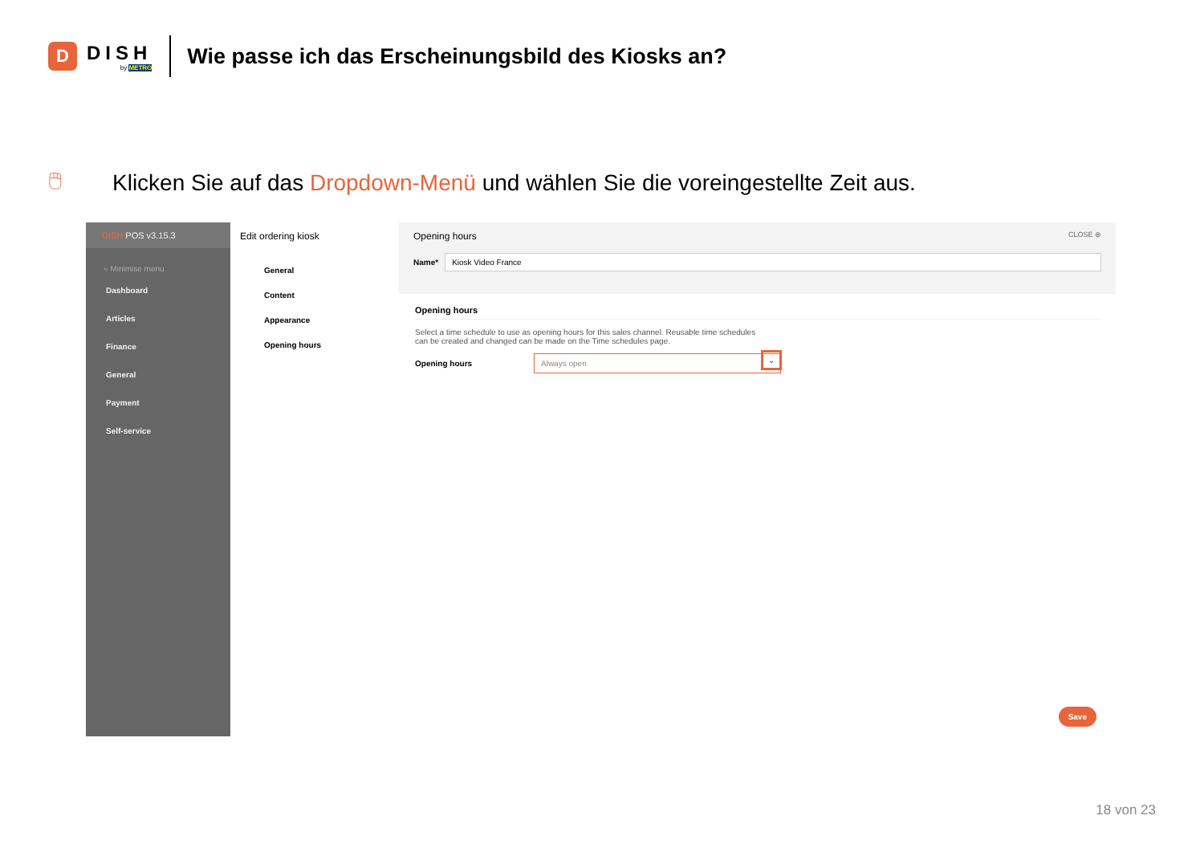D
DISH
by METRO
Wie passe ich das Erscheinungsbild des Kiosks an?
🖱 Klicken Sie auf das Dropdown-Menü und wählen Sie die voreingestellte Zeit aus.
DISH POS v3.15.3
« Minimise menu
Dashboard
Articles
Finance
General
Payment
Self-service
Edit ordering kiosk
General
Content
Appearance
Opening hours
Opening hours CLOSE ⊗
Name*
Kiosk Video France
Opening hours
Select a time schedule to use as opening hours for this sales channel. Reusable time schedules can be created and changed can be made on the Time schedules page.
Opening hours
Always open
⌄
Save
18 von 23